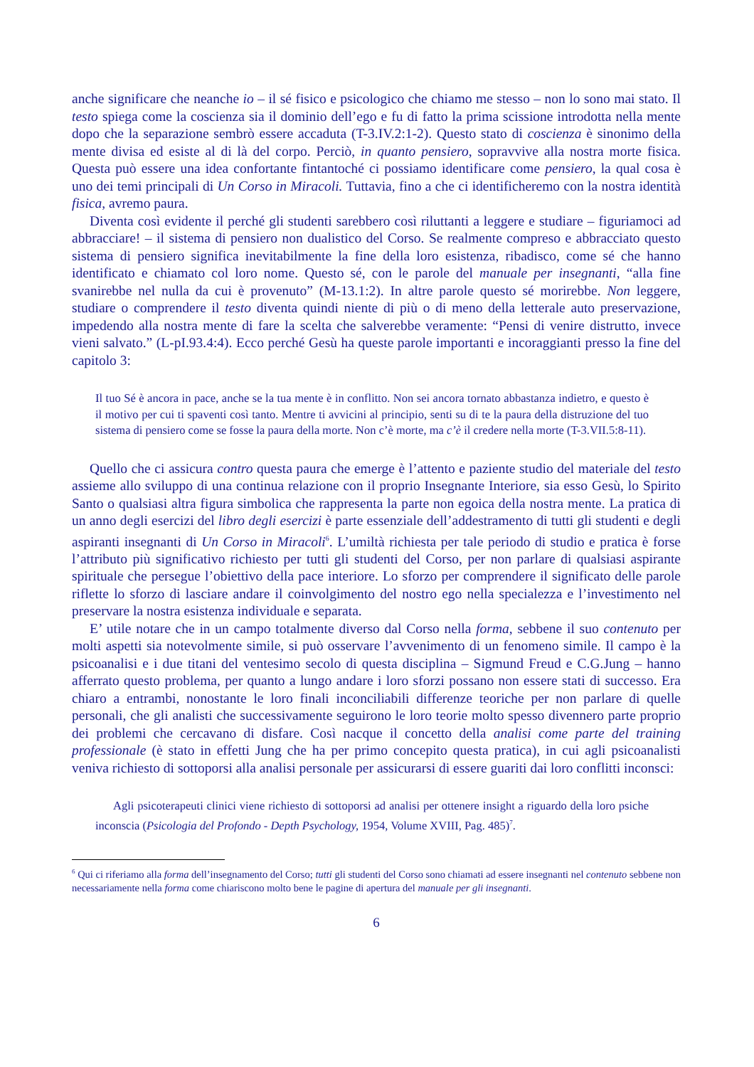anche significare che neanche io – il sé fisico e psicologico che chiamo me stesso – non lo sono mai stato. Il testo spiega come la coscienza sia il dominio dell’ego e fu di fatto la prima scissione introdotta nella mente dopo che la separazione sembrò essere accaduta (T-3.IV.2:1-2). Questo stato di coscienza è sinonimo della mente divisa ed esiste al di là del corpo. Perciò, in quanto pensiero, sopravvive alla nostra morte fisica. Questa può essere una idea confortante fintantoché ci possiamo identificare come pensiero, la qual cosa è uno dei temi principali di Un Corso in Miracoli. Tuttavia, fino a che ci identificheremo con la nostra identità fisica, avremo paura.
Diventa così evidente il perché gli studenti sarebbero così riluttanti a leggere e studiare – figuriamoci ad abbracciare! – il sistema di pensiero non dualistico del Corso. Se realmente compreso e abbracciato questo sistema di pensiero significa inevitabilmente la fine della loro esistenza, ribadisco, come sé che hanno identificato e chiamato col loro nome. Questo sé, con le parole del manuale per insegnanti, “alla fine svanirebbe nel nulla da cui è provenuto” (M-13.1:2). In altre parole questo sé morirebbe. Non leggere, studiare o comprendere il testo diventa quindi niente di più o di meno della letterale auto preservazione, impedendo alla nostra mente di fare la scelta che salverebbe veramente: “Pensi di venire distrutto, invece vieni salvato.” (L-pI.93.4:4). Ecco perché Gesù ha queste parole importanti e incoraggianti presso la fine del capitolo 3:
Il tuo Sé è ancora in pace, anche se la tua mente è in conflitto. Non sei ancora tornato abbastanza indietro, e questo è il motivo per cui ti spaventi così tanto. Mentre ti avvicini al principio, senti su di te la paura della distruzione del tuo sistema di pensiero come se fosse la paura della morte. Non c’è morte, ma c’è il credere nella morte (T-3.VII.5:8-11).
Quello che ci assicura contro questa paura che emerge è l’attento e paziente studio del materiale del testo assieme allo sviluppo di una continua relazione con il proprio Insegnante Interiore, sia esso Gesù, lo Spirito Santo o qualsiasi altra figura simbolica che rappresenta la parte non egoica della nostra mente. La pratica di un anno degli esercizi del libro degli esercizi è parte essenziale dell’addestramento di tutti gli studenti e degli aspiranti insegnanti di Un Corso in Miracoli<sup>6</sup>. L’umiltà richiesta per tale periodo di studio e pratica è forse l’attributo più significativo richiesto per tutti gli studenti del Corso, per non parlare di qualsiasi aspirante spirituale che persegue l’obiettivo della pace interiore. Lo sforzo per comprendere il significato delle parole riflette lo sforzo di lasciare andare il coinvolgimento del nostro ego nella specialezza e l’investimento nel preservare la nostra esistenza individuale e separata.
E’ utile notare che in un campo totalmente diverso dal Corso nella forma, sebbene il suo contenuto per molti aspetti sia notevolmente simile, si può osservare l’avvenimento di un fenomeno simile. Il campo è la psicoanalisi e i due titani del ventesimo secolo di questa disciplina – Sigmund Freud e C.G.Jung – hanno afferrato questo problema, per quanto a lungo andare i loro sforzi possano non essere stati di successo. Era chiaro a entrambi, nonostante le loro finali inconciliabili differenze teoriche per non parlare di quelle personali, che gli analisti che successivamente seguirono le loro teorie molto spesso divennero parte proprio dei problemi che cercavano di disfare. Così nacque il concetto della analisi come parte del training professionale (è stato in effetti Jung che ha per primo concepito questa pratica), in cui agli psicoanalisti veniva richiesto di sottoporsi alla analisi personale per assicurarsi di essere guariti dai loro conflitti inconsci:
Agli psicoterapeuti clinici viene richiesto di sottoporsi ad analisi per ottenere insight a riguardo della loro psiche inconscia (Psicologia del Profondo - Depth Psychology, 1954, Volume XVIII, Pag. 485)<sup>7</sup>.
<sup>6</sup> Qui ci riferiamo alla forma dell’insegnamento del Corso; tutti gli studenti del Corso sono chiamati ad essere insegnanti nel contenuto sebbene non necessariamente nella forma come chiariscono molto bene le pagine di apertura del manuale per gli insegnanti.
6